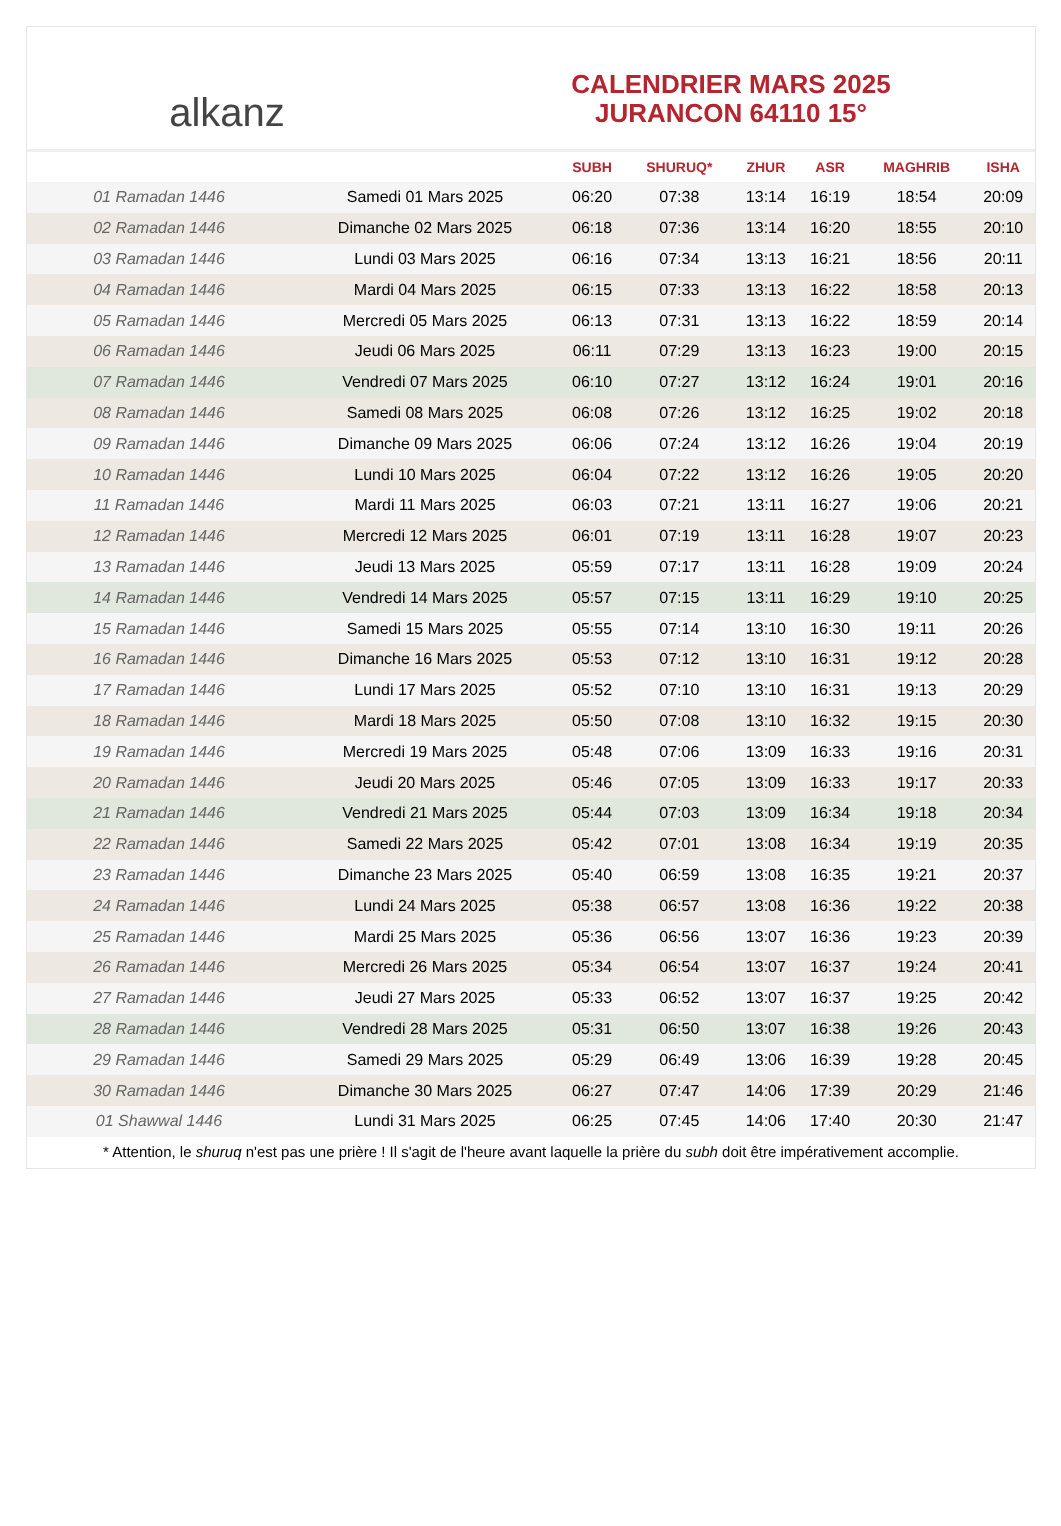alkanz
CALENDRIER MARS 2025
JURANCON 64110 15°
| | | SUBH | SHURUQ* | ZHUR | ASR | MAGHRIB | ISHA |
| --- | --- | --- | --- | --- | --- | --- | --- |
| 01 Ramadan 1446 | Samedi 01 Mars 2025 | 06:20 | 07:38 | 13:14 | 16:19 | 18:54 | 20:09 |
| 02 Ramadan 1446 | Dimanche 02 Mars 2025 | 06:18 | 07:36 | 13:14 | 16:20 | 18:55 | 20:10 |
| 03 Ramadan 1446 | Lundi 03 Mars 2025 | 06:16 | 07:34 | 13:13 | 16:21 | 18:56 | 20:11 |
| 04 Ramadan 1446 | Mardi 04 Mars 2025 | 06:15 | 07:33 | 13:13 | 16:22 | 18:58 | 20:13 |
| 05 Ramadan 1446 | Mercredi 05 Mars 2025 | 06:13 | 07:31 | 13:13 | 16:22 | 18:59 | 20:14 |
| 06 Ramadan 1446 | Jeudi 06 Mars 2025 | 06:11 | 07:29 | 13:13 | 16:23 | 19:00 | 20:15 |
| 07 Ramadan 1446 | Vendredi 07 Mars 2025 | 06:10 | 07:27 | 13:12 | 16:24 | 19:01 | 20:16 |
| 08 Ramadan 1446 | Samedi 08 Mars 2025 | 06:08 | 07:26 | 13:12 | 16:25 | 19:02 | 20:18 |
| 09 Ramadan 1446 | Dimanche 09 Mars 2025 | 06:06 | 07:24 | 13:12 | 16:26 | 19:04 | 20:19 |
| 10 Ramadan 1446 | Lundi 10 Mars 2025 | 06:04 | 07:22 | 13:12 | 16:26 | 19:05 | 20:20 |
| 11 Ramadan 1446 | Mardi 11 Mars 2025 | 06:03 | 07:21 | 13:11 | 16:27 | 19:06 | 20:21 |
| 12 Ramadan 1446 | Mercredi 12 Mars 2025 | 06:01 | 07:19 | 13:11 | 16:28 | 19:07 | 20:23 |
| 13 Ramadan 1446 | Jeudi 13 Mars 2025 | 05:59 | 07:17 | 13:11 | 16:28 | 19:09 | 20:24 |
| 14 Ramadan 1446 | Vendredi 14 Mars 2025 | 05:57 | 07:15 | 13:11 | 16:29 | 19:10 | 20:25 |
| 15 Ramadan 1446 | Samedi 15 Mars 2025 | 05:55 | 07:14 | 13:10 | 16:30 | 19:11 | 20:26 |
| 16 Ramadan 1446 | Dimanche 16 Mars 2025 | 05:53 | 07:12 | 13:10 | 16:31 | 19:12 | 20:28 |
| 17 Ramadan 1446 | Lundi 17 Mars 2025 | 05:52 | 07:10 | 13:10 | 16:31 | 19:13 | 20:29 |
| 18 Ramadan 1446 | Mardi 18 Mars 2025 | 05:50 | 07:08 | 13:10 | 16:32 | 19:15 | 20:30 |
| 19 Ramadan 1446 | Mercredi 19 Mars 2025 | 05:48 | 07:06 | 13:09 | 16:33 | 19:16 | 20:31 |
| 20 Ramadan 1446 | Jeudi 20 Mars 2025 | 05:46 | 07:05 | 13:09 | 16:33 | 19:17 | 20:33 |
| 21 Ramadan 1446 | Vendredi 21 Mars 2025 | 05:44 | 07:03 | 13:09 | 16:34 | 19:18 | 20:34 |
| 22 Ramadan 1446 | Samedi 22 Mars 2025 | 05:42 | 07:01 | 13:08 | 16:34 | 19:19 | 20:35 |
| 23 Ramadan 1446 | Dimanche 23 Mars 2025 | 05:40 | 06:59 | 13:08 | 16:35 | 19:21 | 20:37 |
| 24 Ramadan 1446 | Lundi 24 Mars 2025 | 05:38 | 06:57 | 13:08 | 16:36 | 19:22 | 20:38 |
| 25 Ramadan 1446 | Mardi 25 Mars 2025 | 05:36 | 06:56 | 13:07 | 16:36 | 19:23 | 20:39 |
| 26 Ramadan 1446 | Mercredi 26 Mars 2025 | 05:34 | 06:54 | 13:07 | 16:37 | 19:24 | 20:41 |
| 27 Ramadan 1446 | Jeudi 27 Mars 2025 | 05:33 | 06:52 | 13:07 | 16:37 | 19:25 | 20:42 |
| 28 Ramadan 1446 | Vendredi 28 Mars 2025 | 05:31 | 06:50 | 13:07 | 16:38 | 19:26 | 20:43 |
| 29 Ramadan 1446 | Samedi 29 Mars 2025 | 05:29 | 06:49 | 13:06 | 16:39 | 19:28 | 20:45 |
| 30 Ramadan 1446 | Dimanche 30 Mars 2025 | 06:27 | 07:47 | 14:06 | 17:39 | 20:29 | 21:46 |
| 01 Shawwal 1446 | Lundi 31 Mars 2025 | 06:25 | 07:45 | 14:06 | 17:40 | 20:30 | 21:47 |
* Attention, le shuruq n'est pas une prière ! Il s'agit de l'heure avant laquelle la prière du subh doit être impérativement accomplie.